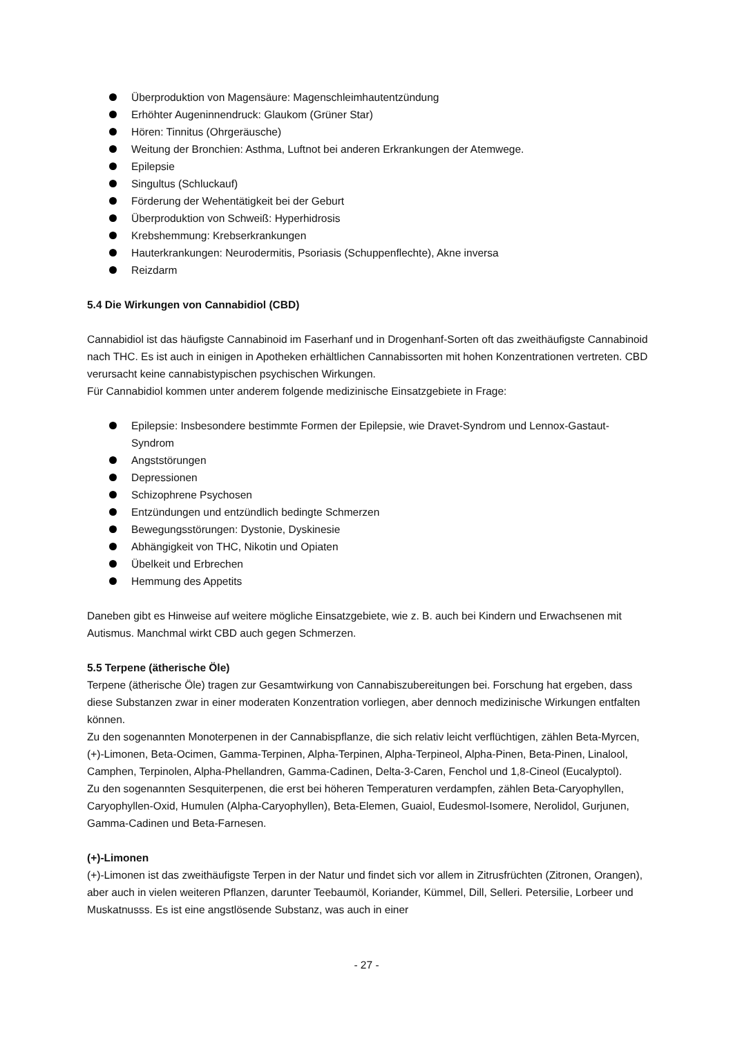Überproduktion von Magensäure: Magenschleimhautentzündung
Erhöhter Augeninnendruck: Glaukom (Grüner Star)
Hören: Tinnitus (Ohrgeräusche)
Weitung der Bronchien: Asthma, Luftnot bei anderen Erkrankungen der Atemwege.
Epilepsie
Singultus (Schluckauf)
Förderung der Wehentätigkeit bei der Geburt
Überproduktion von Schweiß: Hyperhidrosis
Krebshemmung: Krebserkrankungen
Hauterkrankungen: Neurodermitis, Psoriasis (Schuppenflechte), Akne inversa
Reizdarm
5.4 Die Wirkungen von Cannabidiol (CBD)
Cannabidiol ist das häufigste Cannabinoid im Faserhanf und in Drogenhanf-Sorten oft das zweithäufigste Cannabinoid nach THC. Es ist auch in einigen in Apotheken erhältlichen Cannabissorten mit hohen Konzentrationen vertreten. CBD verursacht keine cannabistypischen psychischen Wirkungen.
Für Cannabidiol kommen unter anderem folgende medizinische Einsatzgebiete in Frage:
Epilepsie: Insbesondere bestimmte Formen der Epilepsie, wie Dravet-Syndrom und Lennox-Gastaut-Syndrom
Angststörungen
Depressionen
Schizophrene Psychosen
Entzündungen und entzündlich bedingte Schmerzen
Bewegungsstörungen: Dystonie, Dyskinesie
Abhängigkeit von THC, Nikotin und Opiaten
Übelkeit und Erbrechen
Hemmung des Appetits
Daneben gibt es Hinweise auf weitere mögliche Einsatzgebiete, wie z. B. auch bei Kindern und Erwachsenen mit Autismus. Manchmal wirkt CBD auch gegen Schmerzen.
5.5 Terpene (ätherische Öle)
Terpene (ätherische Öle) tragen zur Gesamtwirkung von Cannabiszubereitungen bei. Forschung hat ergeben, dass diese Substanzen zwar in einer moderaten Konzentration vorliegen, aber dennoch medizinische Wirkungen entfalten können.
Zu den sogenannten Monoterpenen in der Cannabispflanze, die sich relativ leicht verflüchtigen, zählen Beta-Myrcen, (+)-Limonen, Beta-Ocimen, Gamma-Terpinen, Alpha-Terpinen, Alpha-Terpineol, Alpha-Pinen, Beta-Pinen, Linalool, Camphen, Terpinolen, Alpha-Phellandren, Gamma-Cadinen, Delta-3-Caren, Fenchol und 1,8-Cineol (Eucalyptol).
Zu den sogenannten Sesquiterpenen, die erst bei höheren Temperaturen verdampfen, zählen Beta-Caryophyllen, Caryophyllen-Oxid, Humulen (Alpha-Caryophyllen), Beta-Elemen, Guaiol, Eudesmol-Isomere, Nerolidol, Gurjunen, Gamma-Cadinen und Beta-Farnesen.
(+)-Limonen
(+)-Limonen ist das zweithäufigste Terpen in der Natur und findet sich vor allem in Zitrusfrüchten (Zitronen, Orangen), aber auch in vielen weiteren Pflanzen, darunter Teebaumöl, Koriander, Kümmel, Dill, Selleri. Petersilie, Lorbeer und Muskatnusss. Es ist eine angstlösende Substanz, was auch in einer
- 27 -